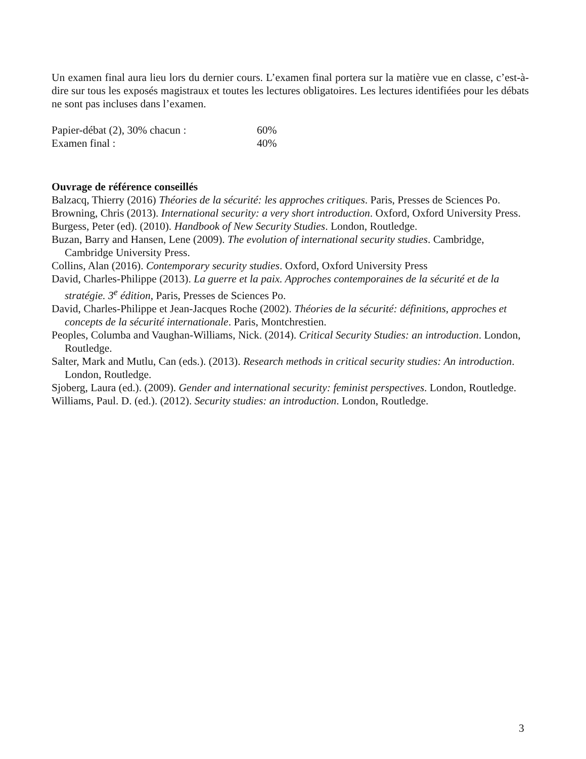Un examen final aura lieu lors du dernier cours. L’examen final portera sur la matière vue en classe, c’est-à-dire sur tous les exposés magistraux et toutes les lectures obligatoires. Les lectures identifiées pour les débats ne sont pas incluses dans l’examen.
Papier-débat (2), 30% chacun : 60%
Examen final : 40%
Ouvrage de référence conseillés
Balzacq, Thierry (2016) Théories de la sécurité: les approches critiques. Paris, Presses de Sciences Po.
Browning, Chris (2013). International security: a very short introduction. Oxford, Oxford University Press.
Burgess, Peter (ed). (2010). Handbook of New Security Studies. London, Routledge.
Buzan, Barry and Hansen, Lene (2009). The evolution of international security studies. Cambridge, Cambridge University Press.
Collins, Alan (2016). Contemporary security studies. Oxford, Oxford University Press
David, Charles-Philippe (2013). La guerre et la paix. Approches contemporaines de la sécurité et de la stratégie. 3<sup>e</sup> édition, Paris, Presses de Sciences Po.
David, Charles-Philippe et Jean-Jacques Roche (2002). Théories de la sécurité: définitions, approches et concepts de la sécurité internationale. Paris, Montchrestien.
Peoples, Columba and Vaughan-Williams, Nick. (2014). Critical Security Studies: an introduction. London, Routledge.
Salter, Mark and Mutlu, Can (eds.). (2013). Research methods in critical security studies: An introduction. London, Routledge.
Sjoberg, Laura (ed.). (2009). Gender and international security: feminist perspectives. London, Routledge.
Williams, Paul. D. (ed.). (2012). Security studies: an introduction. London, Routledge.
3